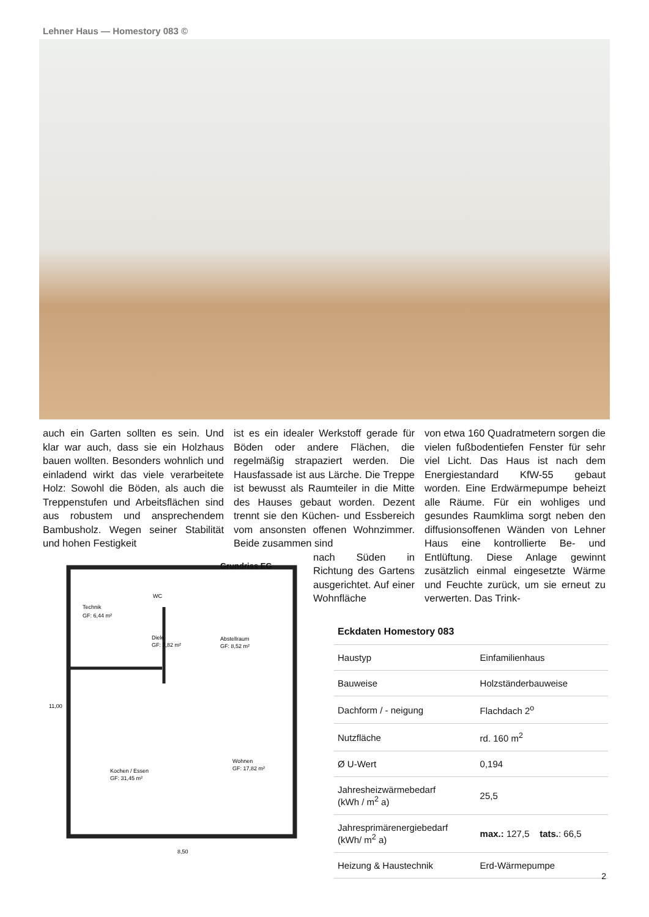Lehner Haus — Homestory 083 ©
auch ein Garten sollten es sein. Und klar war auch, dass sie ein Holzhaus bauen wollten. Besonders wohnlich und einladend wirkt das viele verarbeitete Holz: Sowohl die Böden, als auch die Treppenstufen und Arbeitsflächen sind aus robustem und ansprechendem Bambusholz. Wegen seiner Stabilität und hohen Festigkeit
ist es ein idealer Werkstoff gerade für Böden oder andere Flächen, die regelmäßig strapaziert werden. Die Hausfassade ist aus Lärche. Die Treppe ist bewusst als Raumteiler in die Mitte des Hauses gebaut worden. Dezent trennt sie den Küchen- und Essbereich vom ansonsten offenen Wohnzimmer. Beide zusammen sind
nach Süden in Richtung des Gartens ausgerichtet. Auf einer Wohnfläche
von etwa 160 Quadratmetern sorgen die vielen fußbodentiefen Fenster für sehr viel Licht. Das Haus ist nach dem Energiestandard KfW-55 gebaut worden. Eine Erdwärmepumpe beheizt alle Räume. Für ein wohliges und gesundes Raumklima sorgt neben den diffusionsoffenen Wänden von Lehner Haus eine kontrollierte Be- und Entlüftung. Diese Anlage gewinnt zusätzlich einmal eingesetzte Wärme und Feuchte zurück, um sie erneut zu verwerten. Das Trink-
Grundriss EG
Technik
GF: 6,44 m²
WC
Diele
GF: 7,82 m²
Abstellraum
GF: 8,52 m²
Kochen / Essen
GF: 31,45 m²
Wohnen
GF: 17,82 m²
8,50
11,00
| Eckdaten Homestory 083 | |
| --- | --- |
| Haustyp | Einfamilienhaus |
| Bauweise | Holzständerbauweise |
| Dachform / - neigung | Flachdach 2<sup>o</sup> |
| Nutzfläche | rd. 160 m<sup>2</sup> |
| Ø U-Wert | 0,194 |
| Jahresheizwärmebedarf (kWh / m<sup>2</sup> a) | 25,5 |
| Jahresprimärenergiebedarf (kWh/ m<sup>2</sup> a) | max.: 127,5 tats. : 66,5 |
| Heizung & Haustechnik | Erd-Wärmepumpe |
2